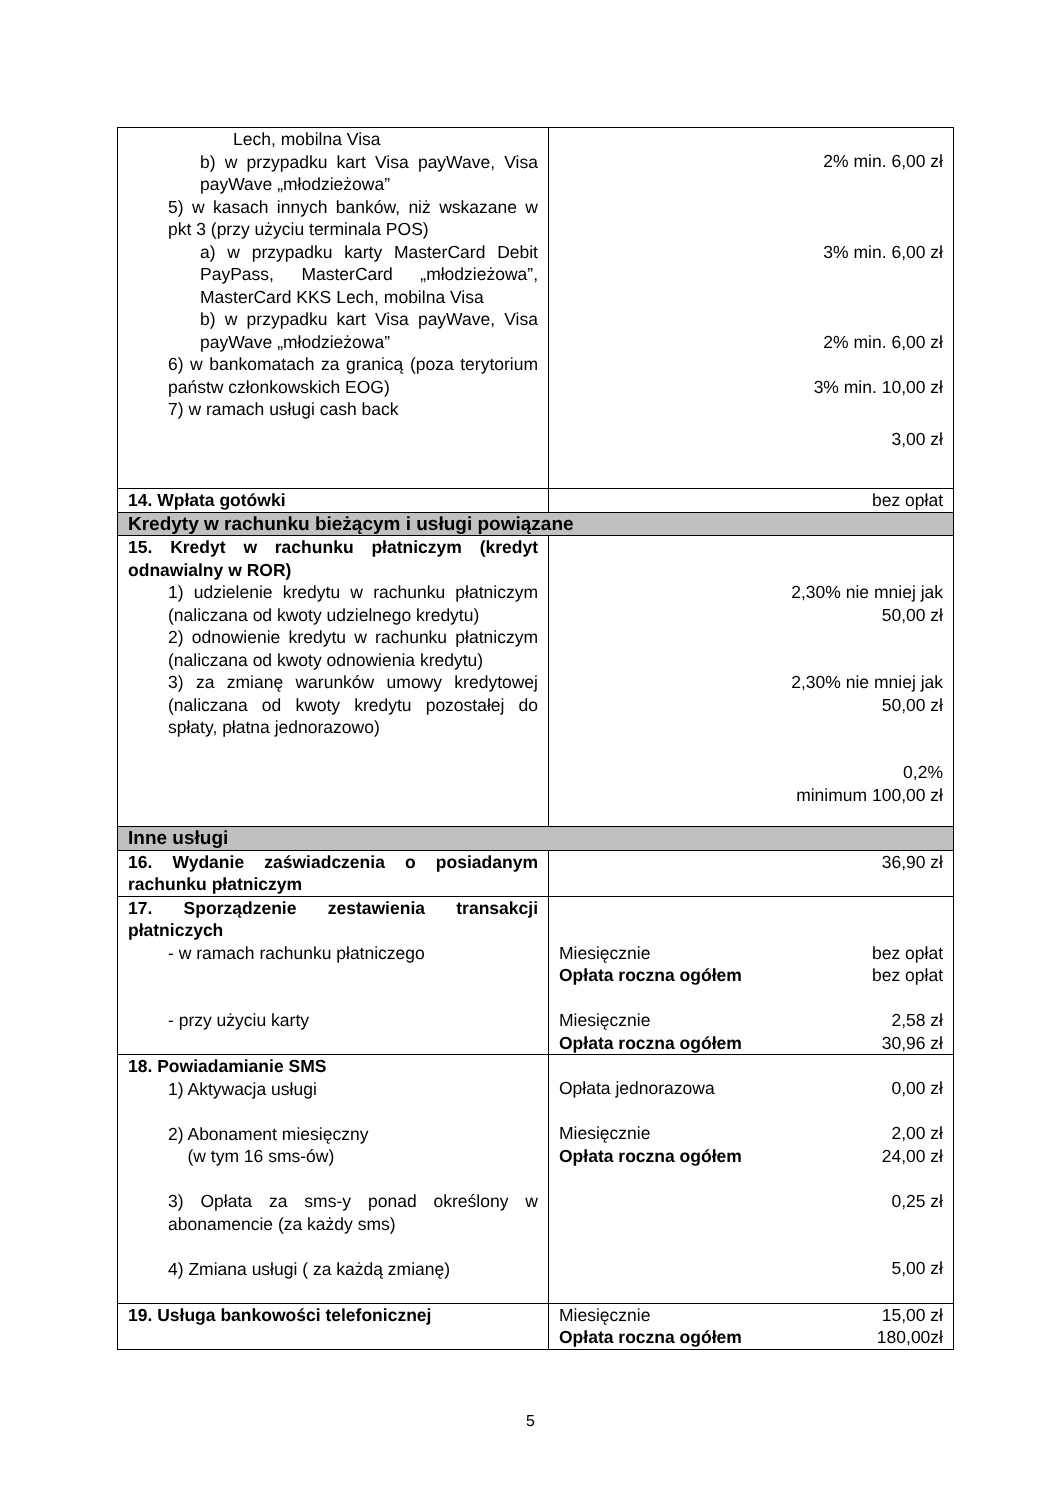| Lech, mobilna Visa b) w przypadku kart Visa payWave, Visa payWave „młodzieżowa” 5) w kasach innych banków, niż wskazane w pkt 3 (przy użyciu terminala POS) a) w przypadku karty MasterCard Debit PayPass, MasterCard „młodzieżowa”, MasterCard KKS Lech, mobilna Visa b) w przypadku kart Visa payWave, Visa payWave „młodzieżowa” 6) w bankomatach za granicą (poza terytorium państw członkowskich EOG) 7) w ramach usługi cash back | 2% min. 6,00 zł 3% min. 6,00 zł 2% min. 6,00 zł 3% min. 10,00 zł 3,00 zł |
| 14. Wpłata gotówki | bez opłat |
| Kredyty w rachunku bieżącym i usługi powiązane | |
| 15. Kredyt w rachunku płatniczym (kredyt odnawialny w ROR) 1) udzielenie kredytu w rachunku płatniczym (naliczana od kwoty udzielnego kredytu) 2) odnowienie kredytu w rachunku płatniczym (naliczana od kwoty odnowienia kredytu) 3) za zmianę warunków umowy kredytowej (naliczana od kwoty kredytu pozostałej do spłaty, płatna jednorazowo) | 2,30% nie mniej jak 50,00 zł 2,30% nie mniej jak 50,00 zł 0,2% minimum 100,00 zł |
| Inne usługi | |
| 16. Wydanie zaświadczenia o posiadanym rachunku płatniczym | 36,90 zł |
| 17. Sporządzenie zestawienia transakcji płatniczych - w ramach rachunku płatniczego - przy użyciu karty | Miesięcznie bez opłat Opłata roczna ogółem bez opłat Miesięcznie 2,58 zł Opłata roczna ogółem 30,96 zł |
| 18. Powiadamianie SMS 1) Aktywacja usługi 2) Abonament miesięczny (w tym 16 sms-ów) 3) Opłata za sms-y ponad określony w abonamencie (za każdy sms) 4) Zmiana usługi ( za każdą zmianę) | Opłata jednorazowa 0,00 zł Miesięcznie 2,00 zł Opłata roczna ogółem 24,00 zł 0,25 zł 5,00 zł |
| 19. Usługa bankowości telefonicznej | Miesięcznie 15,00 zł Opłata roczna ogółem 180,00zł |
5